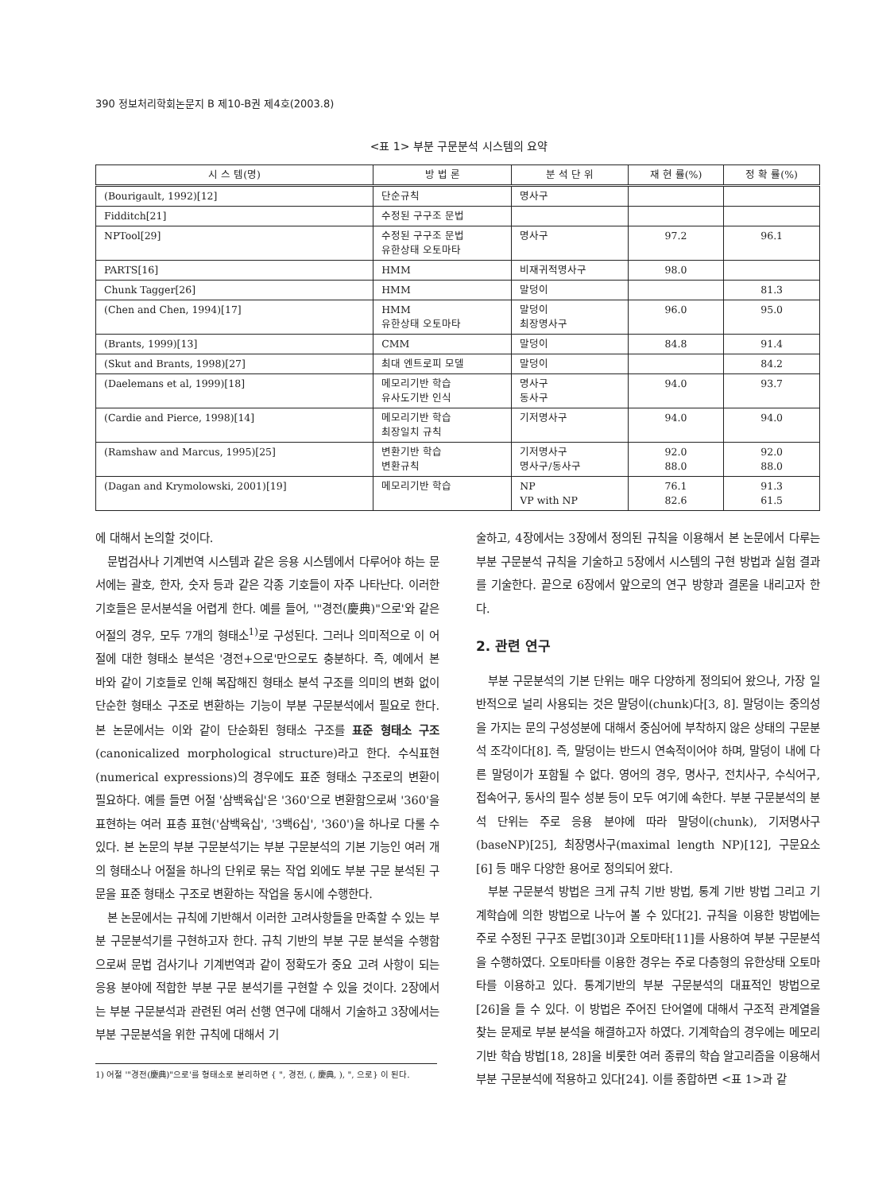390 정보처리학회논문지 B 제10-B권 제4호(2003.8)
<표 1> 부분 구문분석 시스템의 요약
| 시 스 템(명) | 방 법 론 | 분 석 단 위 | 재 현 률(%) | 정 확 률(%) |
| --- | --- | --- | --- | --- |
| (Bourigault, 1992)[12] | 단순규칙 | 명사구 | | |
| Fidditch[21] | 수정된 구구조 문법 | | | |
| NPTool[29] | 수정된 구구조 문법 유한상태 오토마타 | 명사구 | 97.2 | 96.1 |
| PARTS[16] | HMM | 비재귀적명사구 | 98.0 | |
| Chunk Tagger[26] | HMM | 말덩이 | | 81.3 |
| (Chen and Chen, 1994)[17] | HMM 유한상태 오토마타 | 말덩이 최장명사구 | 96.0 | 95.0 |
| (Brants, 1999)[13] | CMM | 말덩이 | 84.8 | 91.4 |
| (Skut and Brants, 1998)[27] | 최대 엔트로피 모델 | 말덩이 | | 84.2 |
| (Daelemans et al, 1999)[18] | 메모리기반 학습 유사도기반 인식 | 명사구 동사구 | 94.0 | 93.7 |
| (Cardie and Pierce, 1998)[14] | 메모리기반 학습 최장일치 규칙 | 기저명사구 | 94.0 | 94.0 |
| (Ramshaw and Marcus, 1995)[25] | 변환기반 학습 변환규칙 | 기저명사구 명사구/동사구 | 92.0 88.0 | 92.0 88.0 |
| (Dagan and Krymolowski, 2001)[19] | 메모리기반 학습 | NP VP with NP | 76.1 82.6 | 91.3 61.5 |
에 대해서 논의할 것이다.
문법검사나 기계번역 시스템과 같은 응용 시스템에서 다루어야 하는 문서에는 괄호, 한자, 숫자 등과 같은 각종 기호들이 자주 나타난다. 이러한 기호들은 문서분석을 어렵게 한다. 예를 들어, '"경전(慶典)"으로'와 같은 어절의 경우, 모두 7개의 형태소<sup>1)</sup>로 구성된다. 그러나 의미적으로 이 어절에 대한 형태소 분석은 '경전+으로'만으로도 충분하다. 즉, 예에서 본 바와 같이 기호들로 인해 복잡해진 형태소 분석 구조를 의미의 변화 없이 단순한 형태소 구조로 변환하는 기능이 부분 구문분석에서 필요로 한다. 본 논문에서는 이와 같이 단순화된 형태소 구조를 표준 형태소 구조(canonicalized morphological structure)라고 한다. 수식표현(numerical expressions)의 경우에도 표준 형태소 구조로의 변환이 필요하다. 예를 들면 어절 '삼백육십'은 '360'으로 변환함으로써 '360'을 표현하는 여러 표층 표현('삼백육십', '3백6십', '360')을 하나로 다룰 수 있다. 본 논문의 부분 구문분석기는 부분 구문분석의 기본 기능인 여러 개의 형태소나 어절을 하나의 단위로 묶는 작업 외에도 부분 구문 분석된 구문을 표준 형태소 구조로 변환하는 작업을 동시에 수행한다.
본 논문에서는 규칙에 기반해서 이러한 고려사항들을 만족할 수 있는 부분 구문분석기를 구현하고자 한다. 규칙 기반의 부분 구문 분석을 수행함으로써 문법 검사기나 기계번역과 같이 정확도가 중요 고려 사항이 되는 응용 분야에 적합한 부분 구문 분석기를 구현할 수 있을 것이다. 2장에서는 부분 구문분석과 관련된 여러 선행 연구에 대해서 기술하고 3장에서는 부분 구문분석을 위한 규칙에 대해서 기
1) 어절 '"경전(慶典)"으로'를 형태소로 분리하면 { ", 경전, (, 慶典, ), ", 으로} 이 된다.
술하고, 4장에서는 3장에서 정의된 규칙을 이용해서 본 논문에서 다루는 부분 구문분석 규칙을 기술하고 5장에서 시스템의 구현 방법과 실험 결과를 기술한다. 끝으로 6장에서 앞으로의 연구 방향과 결론을 내리고자 한다.
2. 관련 연구
부분 구문분석의 기본 단위는 매우 다양하게 정의되어 왔으나, 가장 일반적으로 널리 사용되는 것은 말덩이(chunk)다[3, 8]. 말덩이는 중의성을 가지는 문의 구성성분에 대해서 중심어에 부착하지 않은 상태의 구문분석 조각이다[8]. 즉, 말덩이는 반드시 연속적이어야 하며, 말덩이 내에 다른 말덩이가 포함될 수 없다. 영어의 경우, 명사구, 전치사구, 수식어구, 접속어구, 동사의 필수 성분 등이 모두 여기에 속한다. 부분 구문분석의 분석 단위는 주로 응용 분야에 따라 말덩이(chunk), 기저명사구(baseNP)[25], 최장명사구(maximal length NP)[12], 구문요소[6] 등 매우 다양한 용어로 정의되어 왔다.
부분 구문분석 방법은 크게 규칙 기반 방법, 통계 기반 방법 그리고 기계학습에 의한 방법으로 나누어 볼 수 있다[2]. 규칙을 이용한 방법에는 주로 수정된 구구조 문법[30]과 오토마타[11]를 사용하여 부분 구문분석을 수행하였다. 오토마타를 이용한 경우는 주로 다층형의 유한상태 오토마타를 이용하고 있다. 통계기반의 부분 구문분석의 대표적인 방법으로 [26]을 들 수 있다. 이 방법은 주어진 단어열에 대해서 구조적 관계열을 찾는 문제로 부분 분석을 해결하고자 하였다. 기계학습의 경우에는 메모리 기반 학습 방법[18, 28]을 비롯한 여러 종류의 학습 알고리즘을 이용해서 부분 구문분석에 적용하고 있다[24]. 이를 종합하면 <표 1>과 같